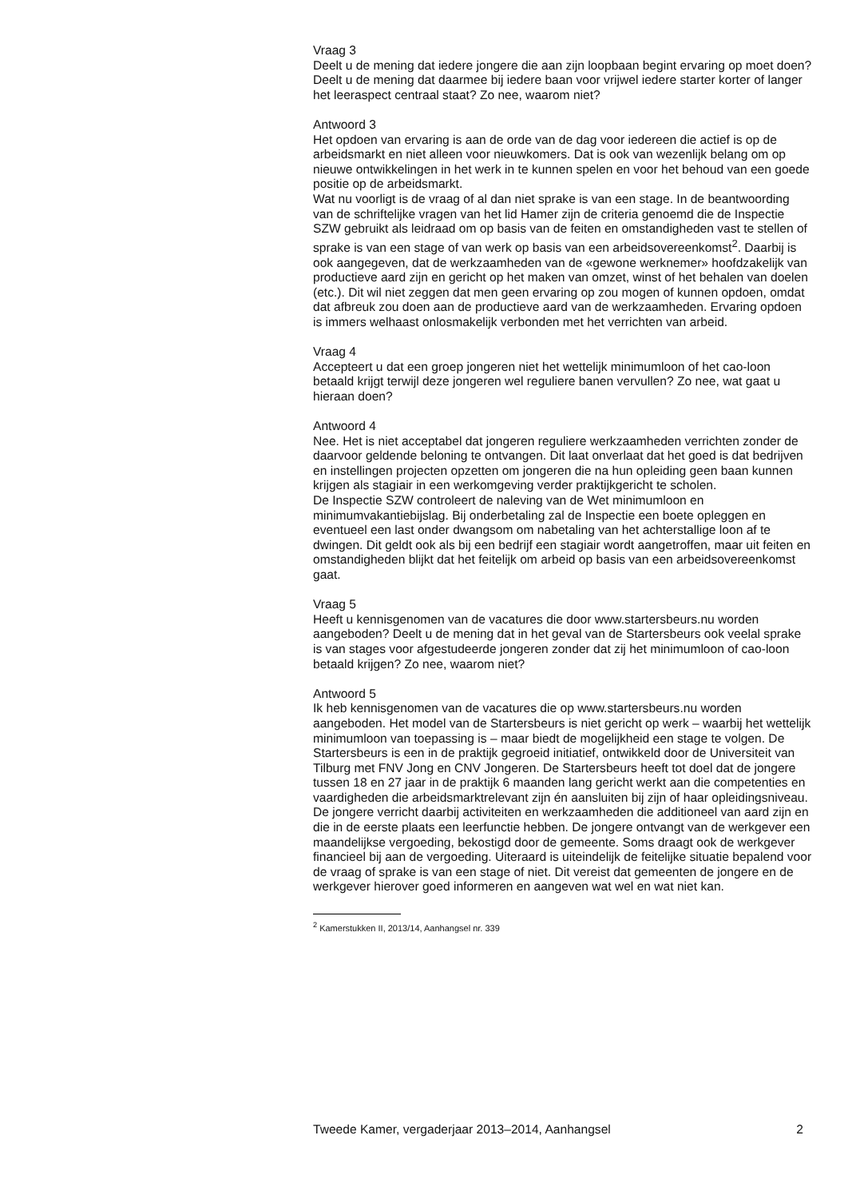Vraag 3
Deelt u de mening dat iedere jongere die aan zijn loopbaan begint ervaring op moet doen? Deelt u de mening dat daarmee bij iedere baan voor vrijwel iedere starter korter of langer het leeraspect centraal staat? Zo nee, waarom niet?
Antwoord 3
Het opdoen van ervaring is aan de orde van de dag voor iedereen die actief is op de arbeidsmarkt en niet alleen voor nieuwkomers. Dat is ook van wezenlijk belang om op nieuwe ontwikkelingen in het werk in te kunnen spelen en voor het behoud van een goede positie op de arbeidsmarkt.
Wat nu voorligt is de vraag of al dan niet sprake is van een stage. In de beantwoording van de schriftelijke vragen van het lid Hamer zijn de criteria genoemd die de Inspectie SZW gebruikt als leidraad om op basis van de feiten en omstandigheden vast te stellen of sprake is van een stage of van werk op basis van een arbeidsovereenkomst<sup>2</sup>. Daarbij is ook aangegeven, dat de werkzaamheden van de «gewone werknemer» hoofdzakelijk van productieve aard zijn en gericht op het maken van omzet, winst of het behalen van doelen (etc.). Dit wil niet zeggen dat men geen ervaring op zou mogen of kunnen opdoen, omdat dat afbreuk zou doen aan de productieve aard van de werkzaamheden. Ervaring opdoen is immers welhaast onlosmakelijk verbonden met het verrichten van arbeid.
Vraag 4
Accepteert u dat een groep jongeren niet het wettelijk minimumloon of het cao-loon betaald krijgt terwijl deze jongeren wel reguliere banen vervullen? Zo nee, wat gaat u hieraan doen?
Antwoord 4
Nee. Het is niet acceptabel dat jongeren reguliere werkzaamheden verrichten zonder de daarvoor geldende beloning te ontvangen. Dit laat onverlaat dat het goed is dat bedrijven en instellingen projecten opzetten om jongeren die na hun opleiding geen baan kunnen krijgen als stagiair in een werkomgeving verder praktijkgericht te scholen.
De Inspectie SZW controleert de naleving van de Wet minimumloon en minimumvakantiebijslag. Bij onderbetaling zal de Inspectie een boete opleggen en eventueel een last onder dwangsom om nabetaling van het achterstallige loon af te dwingen. Dit geldt ook als bij een bedrijf een stagiair wordt aangetroffen, maar uit feiten en omstandigheden blijkt dat het feitelijk om arbeid op basis van een arbeidsovereenkomst gaat.
Vraag 5
Heeft u kennisgenomen van de vacatures die door www.startersbeurs.nu worden aangeboden? Deelt u de mening dat in het geval van de Startersbeurs ook veelal sprake is van stages voor afgestudeerde jongeren zonder dat zij het minimumloon of cao-loon betaald krijgen? Zo nee, waarom niet?
Antwoord 5
Ik heb kennisgenomen van de vacatures die op www.startersbeurs.nu worden aangeboden. Het model van de Startersbeurs is niet gericht op werk – waarbij het wettelijk minimumloon van toepassing is – maar biedt de mogelijkheid een stage te volgen. De Startersbeurs is een in de praktijk gegroeid initiatief, ontwikkeld door de Universiteit van Tilburg met FNV Jong en CNV Jongeren. De Startersbeurs heeft tot doel dat de jongere tussen 18 en 27 jaar in de praktijk 6 maanden lang gericht werkt aan die competenties en vaardigheden die arbeidsmarktrelevant zijn én aansluiten bij zijn of haar opleidingsniveau. De jongere verricht daarbij activiteiten en werkzaamheden die additioneel van aard zijn en die in de eerste plaats een leerfunctie hebben. De jongere ontvangt van de werkgever een maandelijkse vergoeding, bekostigd door de gemeente. Soms draagt ook de werkgever financieel bij aan de vergoeding. Uiteraard is uiteindelijk de feitelijke situatie bepalend voor de vraag of sprake is van een stage of niet. Dit vereist dat gemeenten de jongere en de werkgever hierover goed informeren en aangeven wat wel en wat niet kan.
<sup>2</sup> Kamerstukken II, 2013/14, Aanhangsel nr. 339
Tweede Kamer, vergaderjaar 2013–2014, Aanhangsel 2